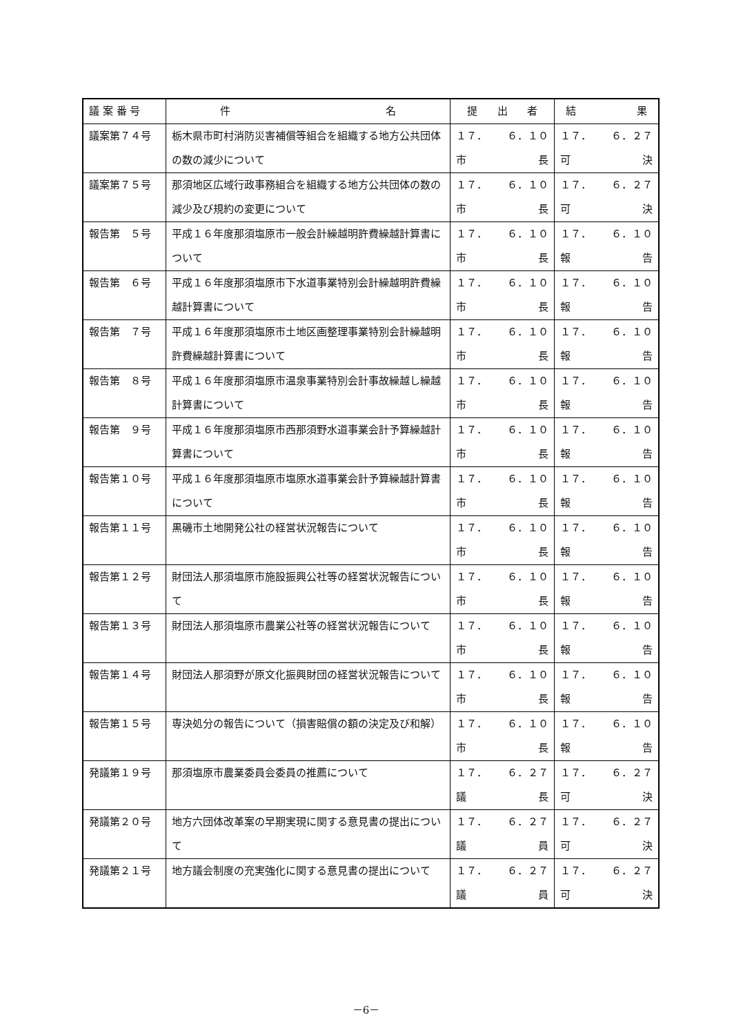| 議 案 番 号 | 件 名 | 提 出 者 | 結 果 |
| --- | --- | --- | --- |
| 議案第７４号 | 栃木県市町村消防災害補償等組合を組織する地方公共団体の数の減少について | １７． ６．１０ 市 長 | １７． ６．２７ 可 決 |
| 議案第７５号 | 那須地区広域行政事務組合を組織する地方公共団体の数の減少及び規約の変更について | １７． ６．１０ 市 長 | １７． ６．２７ 可 決 |
| 報告第 ５号 | 平成１６年度那須塩原市一般会計繰越明許費繰越計算書について | １７． ６．１０ 市 長 | １７． ６．１０ 報 告 |
| 報告第 ６号 | 平成１６年度那須塩原市下水道事業特別会計繰越明許費繰越計算書について | １７． ６．１０ 市 長 | １７． ６．１０ 報 告 |
| 報告第 ７号 | 平成１６年度那須塩原市土地区画整理事業特別会計繰越明許費繰越計算書について | １７． ６．１０ 市 長 | １７． ６．１０ 報 告 |
| 報告第 ８号 | 平成１６年度那須塩原市温泉事業特別会計事故繰越し繰越計算書について | １７． ６．１０ 市 長 | １７． ６．１０ 報 告 |
| 報告第 ９号 | 平成１６年度那須塩原市西那須野水道事業会計予算繰越計算書について | １７． ６．１０ 市 長 | １７． ６．１０ 報 告 |
| 報告第１０号 | 平成１６年度那須塩原市塩原水道事業会計予算繰越計算書について | １７． ６．１０ 市 長 | １７． ６．１０ 報 告 |
| 報告第１１号 | 黒磯市土地開発公社の経営状況報告について | １７． ６．１０ 市 長 | １７． ６．１０ 報 告 |
| 報告第１２号 | 財団法人那須塩原市施設振興公社等の経営状況報告について | １７． ６．１０ 市 長 | １７． ６．１０ 報 告 |
| 報告第１３号 | 財団法人那須塩原市農業公社等の経営状況報告について | １７． ６．１０ 市 長 | １７． ６．１０ 報 告 |
| 報告第１４号 | 財団法人那須野が原文化振興財団の経営状況報告について | １７． ６．１０ 市 長 | １７． ６．１０ 報 告 |
| 報告第１５号 | 専決処分の報告について（損害賠償の額の決定及び和解） | １７． ６．１０ 市 長 | １７． ６．１０ 報 告 |
| 発議第１９号 | 那須塩原市農業委員会委員の推薦について | １７． ６．２７ 議 長 | １７． ６．２７ 可 決 |
| 発議第２０号 | 地方六団体改革案の早期実現に関する意見書の提出について | １７． ６．２７ 議 員 | １７． ６．２７ 可 決 |
| 発議第２１号 | 地方議会制度の充実強化に関する意見書の提出について | １７． ６．２７ 議 員 | １７． ６．２７ 可 決 |
－6－